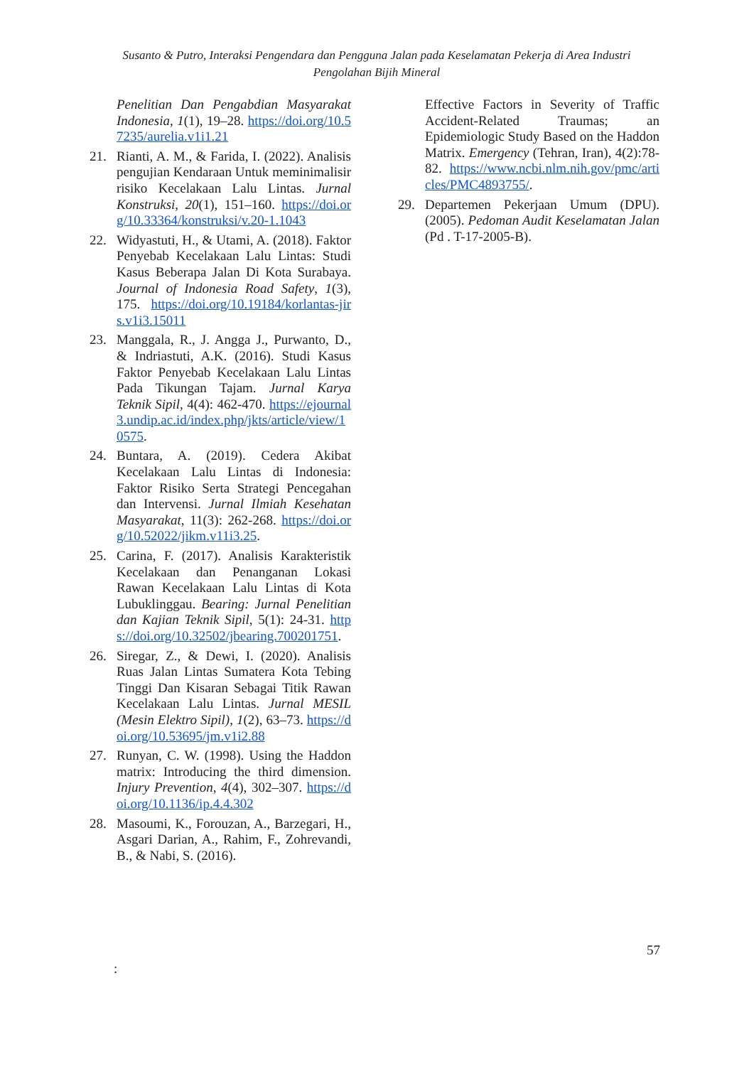Susanto & Putro, Interaksi Pengendara dan Pengguna Jalan pada Keselamatan Pekerja di Area Industri Pengolahan Bijih Mineral
Penelitian Dan Pengabdian Masyarakat Indonesia, 1(1), 19–28. https://doi.org/10.57235/aurelia.v1i1.21
21. Rianti, A. M., & Farida, I. (2022). Analisis pengujian Kendaraan Untuk meminimalisir risiko Kecelakaan Lalu Lintas. Jurnal Konstruksi, 20(1), 151–160. https://doi.org/10.33364/konstruksi/v.20-1.1043
22. Widyastuti, H., & Utami, A. (2018). Faktor Penyebab Kecelakaan Lalu Lintas: Studi Kasus Beberapa Jalan Di Kota Surabaya. Journal of Indonesia Road Safety, 1(3), 175. https://doi.org/10.19184/korlantas-jirs.v1i3.15011
23. Manggala, R., J. Angga J., Purwanto, D., & Indriastuti, A.K. (2016). Studi Kasus Faktor Penyebab Kecelakaan Lalu Lintas Pada Tikungan Tajam. Jurnal Karya Teknik Sipil, 4(4): 462-470. https://ejournal3.undip.ac.id/index.php/jkts/article/view/10575.
24. Buntara, A. (2019). Cedera Akibat Kecelakaan Lalu Lintas di Indonesia: Faktor Risiko Serta Strategi Pencegahan dan Intervensi. Jurnal Ilmiah Kesehatan Masyarakat, 11(3): 262-268. https://doi.org/10.52022/jikm.v11i3.25.
25. Carina, F. (2017). Analisis Karakteristik Kecelakaan dan Penanganan Lokasi Rawan Kecelakaan Lalu Lintas di Kota Lubuklinggau. Bearing: Jurnal Penelitian dan Kajian Teknik Sipil, 5(1): 24-31. https://doi.org/10.32502/jbearing.700201751.
26. Siregar, Z., & Dewi, I. (2020). Analisis Ruas Jalan Lintas Sumatera Kota Tebing Tinggi Dan Kisaran Sebagai Titik Rawan Kecelakaan Lalu Lintas. Jurnal MESIL (Mesin Elektro Sipil), 1(2), 63–73. https://doi.org/10.53695/jm.v1i2.88
27. Runyan, C. W. (1998). Using the Haddon matrix: Introducing the third dimension. Injury Prevention, 4(4), 302–307. https://doi.org/10.1136/ip.4.4.302
28. Masoumi, K., Forouzan, A., Barzegari, H., Asgari Darian, A., Rahim, F., Zohrevandi, B., & Nabi, S. (2016).
Effective Factors in Severity of Traffic Accident-Related Traumas; an Epidemiologic Study Based on the Haddon Matrix. Emergency (Tehran, Iran), 4(2):78-82. https://www.ncbi.nlm.nih.gov/pmc/articles/PMC4893755/.
29. Departemen Pekerjaan Umum (DPU). (2005). Pedoman Audit Keselamatan Jalan (Pd . T-17-2005-B).
57
: